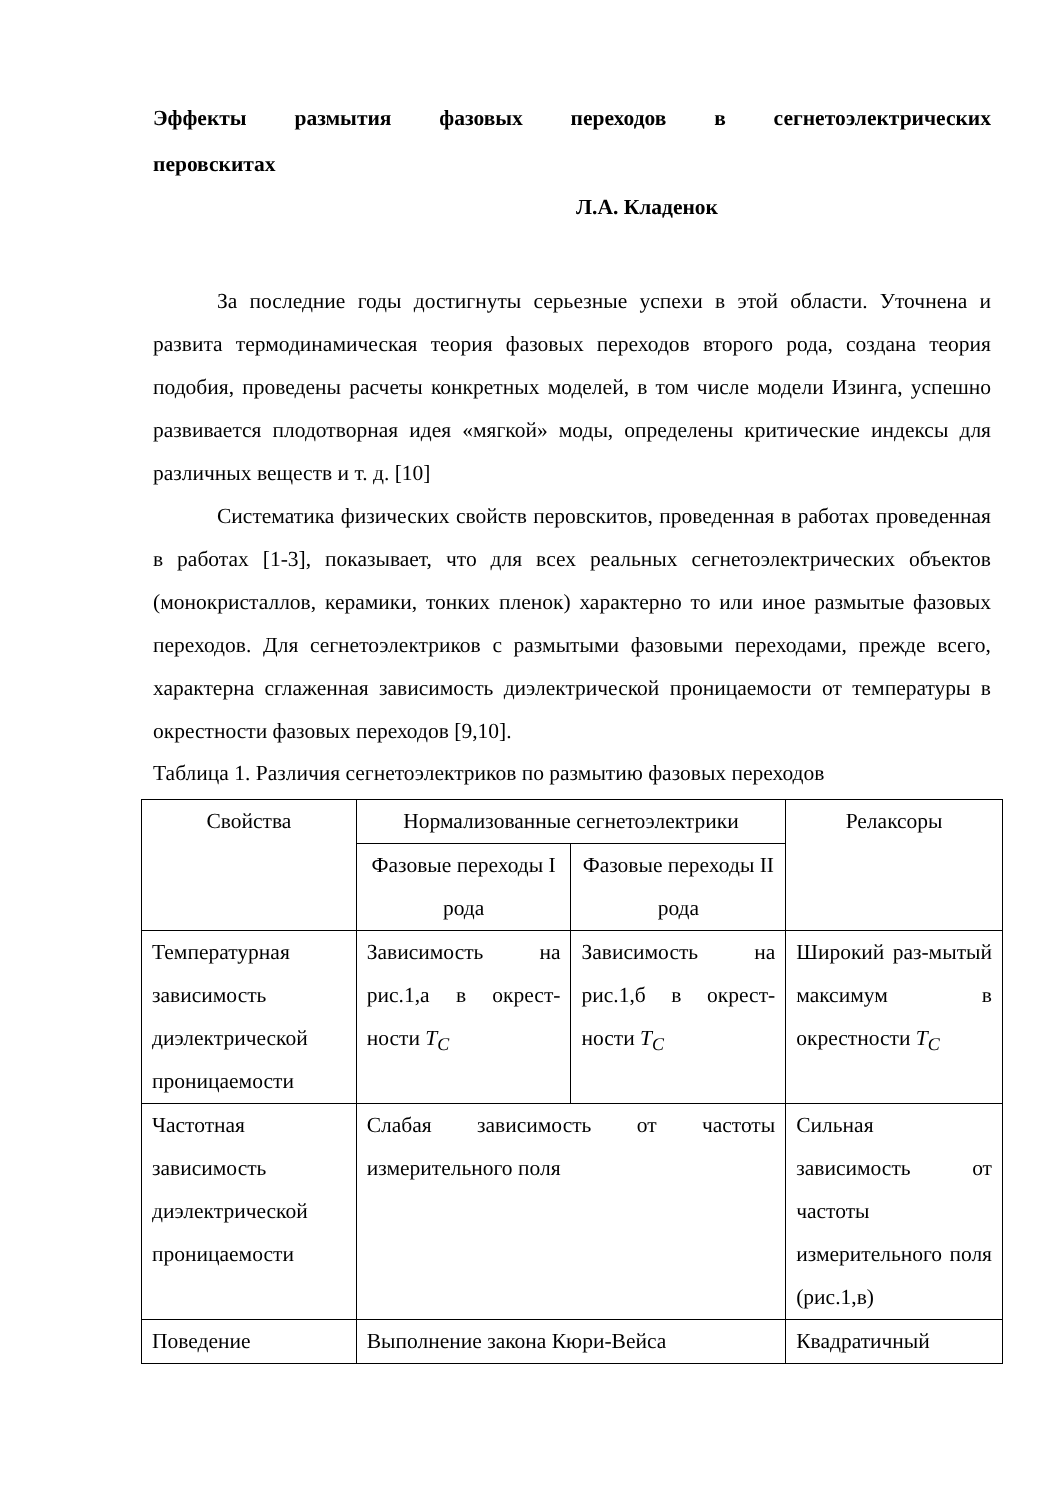Эффекты размытия фазовых переходов в сегнетоэлектрических перовскитах
Л.А. Кладенок
За последние годы достигнуты серьезные успехи в этой области. Уточнена и развита термодинамическая теория фазовых переходов второго рода, создана теория подобия, проведены расчеты конкретных моделей, в том числе модели Изинга, успешно развивается плодотворная идея «мягкой» моды, определены критические индексы для различных веществ и т. д. [10]
Систематика физических свойств перовскитов, проведенная в работах проведенная в работах [1-3], показывает, что для всех реальных сегнетоэлектрических объектов (монокристаллов, керамики, тонких пленок) характерно то или иное размытые фазовых переходов. Для сегнетоэлектриков с размытыми фазовыми переходами, прежде всего, характерна сглаженная зависимость диэлектрической проницаемости от температуры в окрестности фазовых переходов [9,10].
Таблица 1. Различия сегнетоэлектриков по размытию фазовых переходов
| Свойства | Нормализованные сегнетоэлектрики | | Релаксоры |
| | Фазовые переходы I рода | Фазовые переходы II рода | |
| Температурная зависимость диэлектрической проницаемости | Зависимость на рис.1,а в окрест-ности T<sub>C</sub> | Зависимость на рис.1,б в окрест-ности T<sub>C</sub> | Широкий раз-мытый максимум в окрестности T<sub>C</sub> |
| Частотная зависимость диэлектрической проницаемости | Слабая зависимость от частоты измерительного поля | | Сильная зависимость от частоты измерительного поля (рис.1,в) |
| Поведение | Выполнение закона Кюри-Вейса | | Квадратичный |